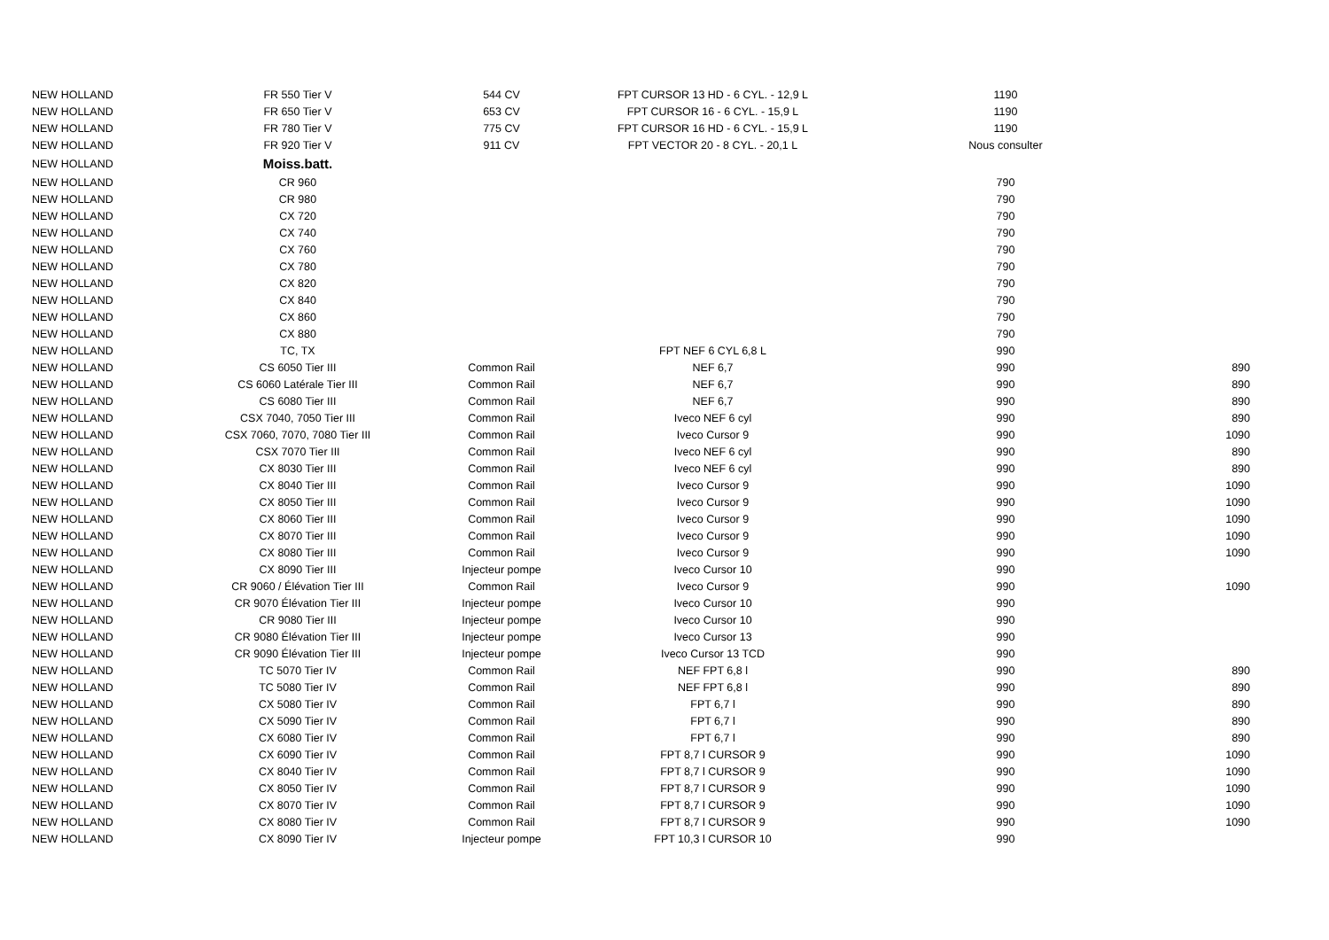| NEW HOLLAND | FR 550 Tier V | 544 CV | FPT CURSOR 13 HD - 6 CYL. - 12,9 L | 1190 | |
| NEW HOLLAND | FR 650 Tier V | 653 CV | FPT CURSOR 16 - 6 CYL. - 15,9 L | 1190 | |
| NEW HOLLAND | FR 780 Tier V | 775 CV | FPT CURSOR 16 HD - 6 CYL. - 15,9 L | 1190 | |
| NEW HOLLAND | FR 920 Tier V | 911 CV | FPT VECTOR 20 - 8 CYL. - 20,1 L | Nous consulter | |
| NEW HOLLAND | Moiss.batt. | | | | |
| NEW HOLLAND | CR 960 | | | 790 | |
| NEW HOLLAND | CR 980 | | | 790 | |
| NEW HOLLAND | CX 720 | | | 790 | |
| NEW HOLLAND | CX 740 | | | 790 | |
| NEW HOLLAND | CX 760 | | | 790 | |
| NEW HOLLAND | CX 780 | | | 790 | |
| NEW HOLLAND | CX 820 | | | 790 | |
| NEW HOLLAND | CX 840 | | | 790 | |
| NEW HOLLAND | CX 860 | | | 790 | |
| NEW HOLLAND | CX 880 | | | 790 | |
| NEW HOLLAND | TC, TX | | FPT NEF 6 CYL 6,8 L | 990 | |
| NEW HOLLAND | CS 6050 Tier III | Common Rail | NEF 6,7 | 990 | 890 |
| NEW HOLLAND | CS 6060 Latérale Tier III | Common Rail | NEF 6,7 | 990 | 890 |
| NEW HOLLAND | CS 6080 Tier III | Common Rail | NEF 6,7 | 990 | 890 |
| NEW HOLLAND | CSX 7040, 7050 Tier III | Common Rail | Iveco NEF 6 cyl | 990 | 890 |
| NEW HOLLAND | CSX 7060, 7070, 7080 Tier III | Common Rail | Iveco Cursor 9 | 990 | 1090 |
| NEW HOLLAND | CSX 7070 Tier III | Common Rail | Iveco NEF 6 cyl | 990 | 890 |
| NEW HOLLAND | CX 8030 Tier III | Common Rail | Iveco NEF 6 cyl | 990 | 890 |
| NEW HOLLAND | CX 8040 Tier III | Common Rail | Iveco Cursor 9 | 990 | 1090 |
| NEW HOLLAND | CX 8050 Tier III | Common Rail | Iveco Cursor 9 | 990 | 1090 |
| NEW HOLLAND | CX 8060 Tier III | Common Rail | Iveco Cursor 9 | 990 | 1090 |
| NEW HOLLAND | CX 8070 Tier III | Common Rail | Iveco Cursor 9 | 990 | 1090 |
| NEW HOLLAND | CX 8080 Tier III | Common Rail | Iveco Cursor 9 | 990 | 1090 |
| NEW HOLLAND | CX 8090 Tier III | Injecteur pompe | Iveco Cursor 10 | 990 | |
| NEW HOLLAND | CR 9060 / Élévation Tier III | Common Rail | Iveco Cursor 9 | 990 | 1090 |
| NEW HOLLAND | CR 9070 Élévation Tier III | Injecteur pompe | Iveco Cursor 10 | 990 | |
| NEW HOLLAND | CR 9080 Tier III | Injecteur pompe | Iveco Cursor 10 | 990 | |
| NEW HOLLAND | CR 9080 Élévation Tier III | Injecteur pompe | Iveco Cursor 13 | 990 | |
| NEW HOLLAND | CR 9090 Élévation Tier III | Injecteur pompe | Iveco Cursor 13 TCD | 990 | |
| NEW HOLLAND | TC 5070 Tier IV | Common Rail | NEF FPT 6,8 l | 990 | 890 |
| NEW HOLLAND | TC 5080 Tier IV | Common Rail | NEF FPT 6,8 l | 990 | 890 |
| NEW HOLLAND | CX 5080 Tier IV | Common Rail | FPT 6,7 l | 990 | 890 |
| NEW HOLLAND | CX 5090 Tier IV | Common Rail | FPT 6,7 l | 990 | 890 |
| NEW HOLLAND | CX 6080 Tier IV | Common Rail | FPT 6,7 l | 990 | 890 |
| NEW HOLLAND | CX 6090 Tier IV | Common Rail | FPT 8,7 l CURSOR 9 | 990 | 1090 |
| NEW HOLLAND | CX 8040 Tier IV | Common Rail | FPT 8,7 l CURSOR 9 | 990 | 1090 |
| NEW HOLLAND | CX 8050 Tier IV | Common Rail | FPT 8,7 l CURSOR 9 | 990 | 1090 |
| NEW HOLLAND | CX 8070 Tier IV | Common Rail | FPT 8,7 l CURSOR 9 | 990 | 1090 |
| NEW HOLLAND | CX 8080 Tier IV | Common Rail | FPT 8,7 l CURSOR 9 | 990 | 1090 |
| NEW HOLLAND | CX 8090 Tier IV | Injecteur pompe | FPT 10,3 l CURSOR 10 | 990 | |